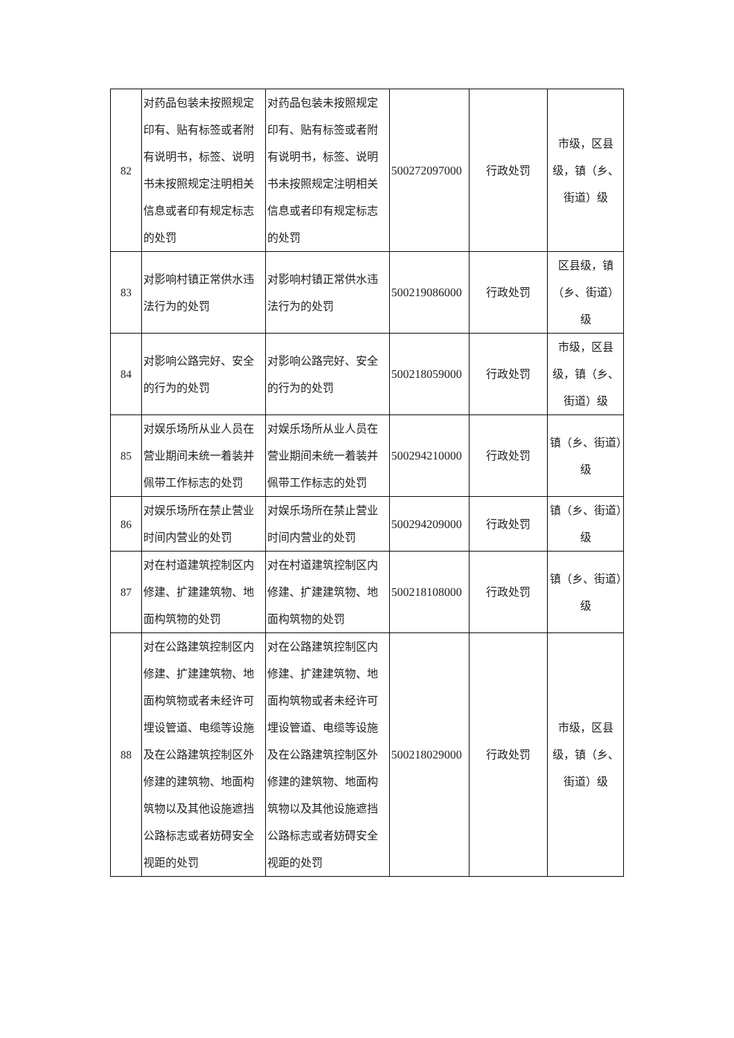| 82 | 对药品包装未按照规定印有、贴有标签或者附有说明书，标签、说明书未按照规定注明相关信息或者印有规定标志的处罚 | 对药品包装未按照规定印有、贴有标签或者附有说明书，标签、说明书未按照规定注明相关信息或者印有规定标志的处罚 | 500272097000 | 行政处罚 | 市级，区县级，镇（乡、街道）级 |
| 83 | 对影响村镇正常供水违法行为的处罚 | 对影响村镇正常供水违法行为的处罚 | 500219086000 | 行政处罚 | 区县级，镇（乡、街道）级 |
| 84 | 对影响公路完好、安全的行为的处罚 | 对影响公路完好、安全的行为的处罚 | 500218059000 | 行政处罚 | 市级，区县级，镇（乡、街道）级 |
| 85 | 对娱乐场所从业人员在营业期间未统一着装并佩带工作标志的处罚 | 对娱乐场所从业人员在营业期间未统一着装并佩带工作标志的处罚 | 500294210000 | 行政处罚 | 镇（乡、街道）级 |
| 86 | 对娱乐场所在禁止营业时间内营业的处罚 | 对娱乐场所在禁止营业时间内营业的处罚 | 500294209000 | 行政处罚 | 镇（乡、街道）级 |
| 87 | 对在村道建筑控制区内修建、扩建建筑物、地面构筑物的处罚 | 对在村道建筑控制区内修建、扩建建筑物、地面构筑物的处罚 | 500218108000 | 行政处罚 | 镇（乡、街道）级 |
| 88 | 对在公路建筑控制区内修建、扩建建筑物、地面构筑物或者未经许可埋设管道、电缆等设施及在公路建筑控制区外修建的建筑物、地面构筑物以及其他设施遮挡公路标志或者妨碍安全视距的处罚 | 对在公路建筑控制区内修建、扩建建筑物、地面构筑物或者未经许可埋设管道、电缆等设施及在公路建筑控制区外修建的建筑物、地面构筑物以及其他设施遮挡公路标志或者妨碍安全视距的处罚 | 500218029000 | 行政处罚 | 市级，区县级，镇（乡、街道）级 |